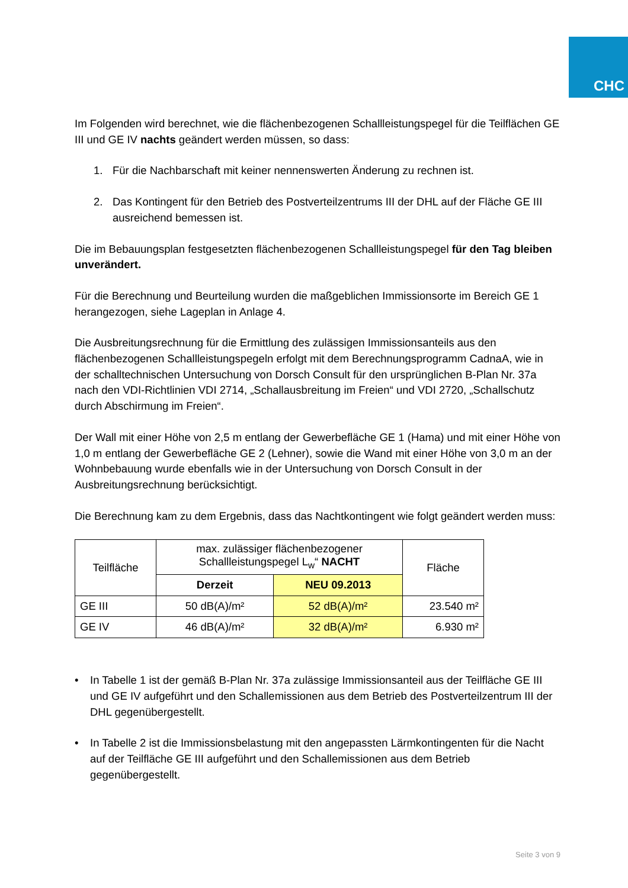CHC
Im Folgenden wird berechnet, wie die flächenbezogenen Schallleistungspegel für die Teilflächen GE III und GE IV nachts geändert werden müssen, so dass:
1. Für die Nachbarschaft mit keiner nennenswerten Änderung zu rechnen ist.
2. Das Kontingent für den Betrieb des Postverteilzentrums III der DHL auf der Fläche GE III ausreichend bemessen ist.
Die im Bebauungsplan festgesetzten flächenbezogenen Schallleistungspegel für den Tag bleiben unverändert.
Für die Berechnung und Beurteilung wurden die maßgeblichen Immissionsorte im Bereich GE 1 herangezogen, siehe Lageplan in Anlage 4.
Die Ausbreitungsrechnung für die Ermittlung des zulässigen Immissionsanteils aus den flächenbezogenen Schallleistungspegeln erfolgt mit dem Berechnungsprogramm CadnaA, wie in der schalltechnischen Untersuchung von Dorsch Consult für den ursprünglichen B-Plan Nr. 37a nach den VDI-Richtlinien VDI 2714, „Schallausbreitung im Freien“ und VDI 2720, „Schallschutz durch Abschirmung im Freien“.
Der Wall mit einer Höhe von 2,5 m entlang der Gewerbefläche GE 1 (Hama) und mit einer Höhe von 1,0 m entlang der Gewerbefläche GE 2 (Lehner), sowie die Wand mit einer Höhe von 3,0 m an der Wohnbebauung wurde ebenfalls wie in der Untersuchung von Dorsch Consult in der Ausbreitungsrechnung berücksichtigt.
Die Berechnung kam zu dem Ergebnis, dass das Nachtkontingent wie folgt geändert werden muss:
| Teilfläche | max. zulässiger flächenbezogener Schallleistungspegel L<sub>w</sub>“ NACHT | | Fläche |
| --- | --- | --- | --- |
| | Derzeit | NEU 09.2013 | |
| GE III | 50 dB(A)/m² | 52 dB(A)/m² | 23.540 m² |
| GE IV | 46 dB(A)/m² | 32 dB(A)/m² | 6.930 m² |
• In Tabelle 1 ist der gemäß B-Plan Nr. 37a zulässige Immissionsanteil aus der Teilfläche GE III und GE IV aufgeführt und den Schallemissionen aus dem Betrieb des Postverteilzentrum III der DHL gegenübergestellt.
• In Tabelle 2 ist die Immissionsbelastung mit den angepassten Lärmkontingenten für die Nacht auf der Teilfläche GE III aufgeführt und den Schallemissionen aus dem Betrieb gegenübergestellt.
Seite 3 von 9